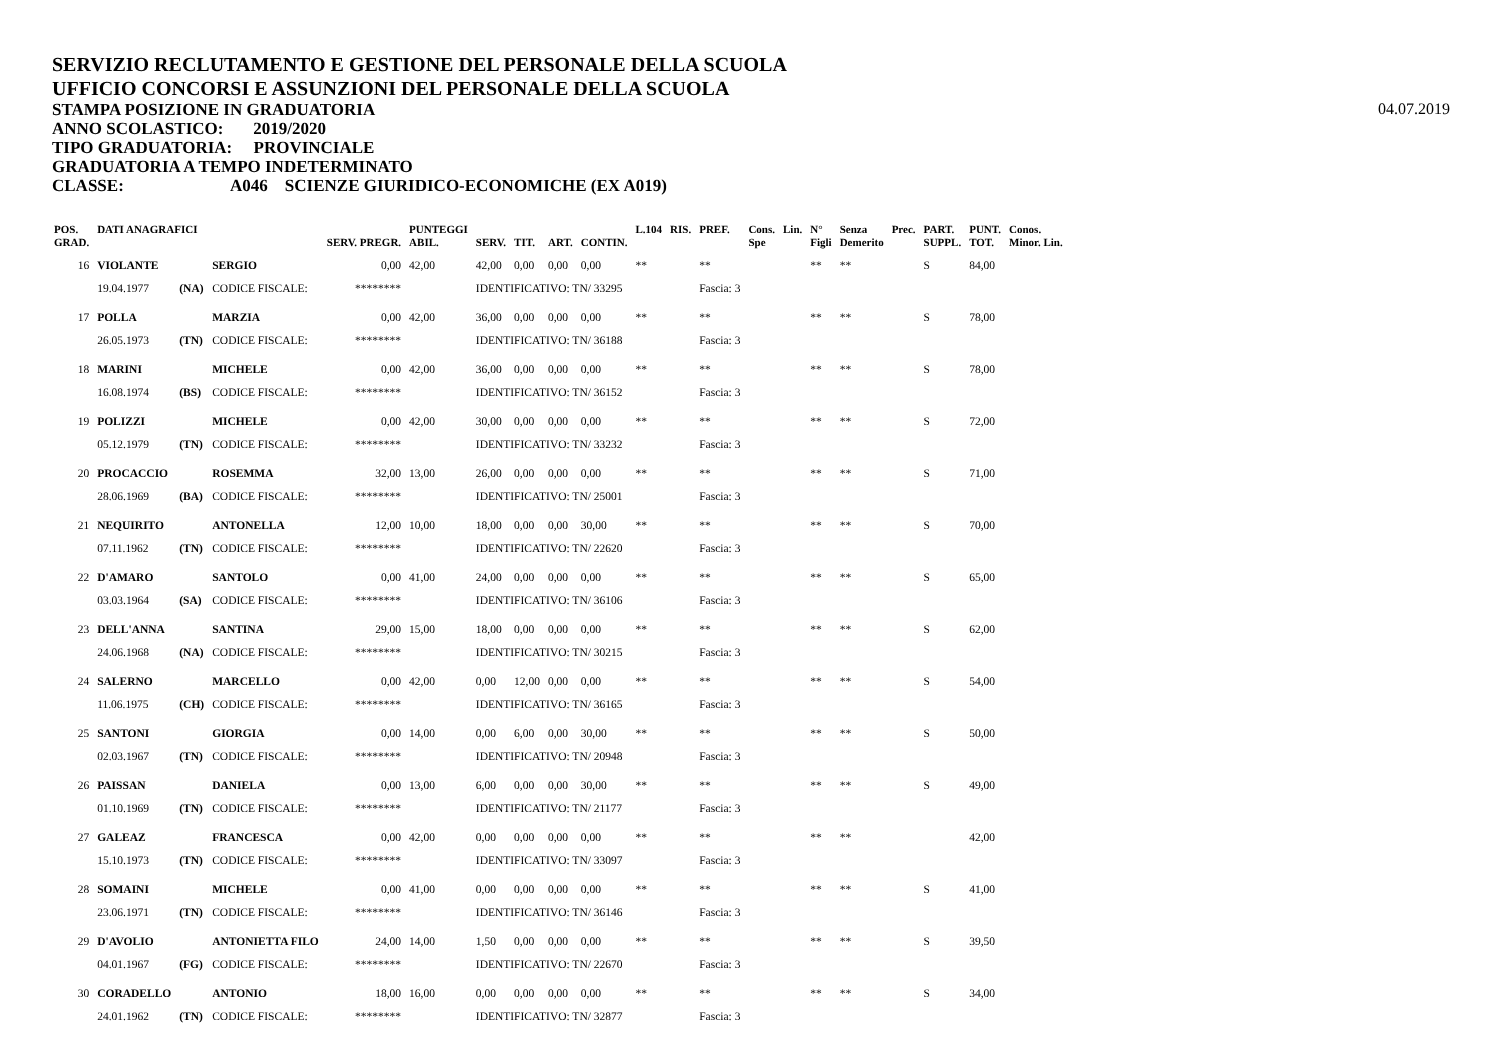SERVIZIO RECLUTAMENTO E GESTIONE DEL PERSONALE DELLA SCUOLA
UFFICIO CONCORSI E ASSUNZIONI DEL PERSONALE DELLA SCUOLA
STAMPA POSIZIONE IN GRADUATORIA
ANNO SCOLASTICO: 2019/2020
TIPO GRADUATORIA: PROVINCIALE
GRADUATORIA A TEMPO INDETERMINATO
CLASSE: A046 SCIENZE GIURIDICO-ECONOMICHE (EX A019)
04.07.2019
| POS. GRAD. | DATI ANAGRAFICI | | | SERV. PREGR. | PUNTEGGI ABIL. | SERV. | TIT. | ART. | CONTIN. | L.104 | RIS. | PREF. | Cons. Spe | Lin. | N° Figli | Senza Demerito | Prec. | PART. SUPPL. | PUNT. TOT. | Conos. Minor. Lin. |
| --- | --- | --- | --- | --- | --- | --- | --- | --- | --- | --- | --- | --- | --- | --- | --- | --- | --- | --- | --- | --- |
| 16 | VIOLANTE | | SERGIO | 0,00 | 42,00 | 42,00 | 0,00 | 0,00 | 0,00 | ** | | ** | | | ** | ** | | S | 84,00 | |
| | 19.04.1977 | (NA) | CODICE FISCALE: | ******** | | IDENTIFICATIVO: TN/ 33295 | | | | | | Fascia: 3 | | | | | | | | |
| 17 | POLLA | | MARZIA | 0,00 | 42,00 | 36,00 | 0,00 | 0,00 | 0,00 | ** | | ** | | | ** | ** | | S | 78,00 | |
| | 26.05.1973 | (TN) | CODICE FISCALE: | ******** | | IDENTIFICATIVO: TN/ 36188 | | | | | | Fascia: 3 | | | | | | | | |
| 18 | MARINI | | MICHELE | 0,00 | 42,00 | 36,00 | 0,00 | 0,00 | 0,00 | ** | | ** | | | ** | ** | | S | 78,00 | |
| | 16.08.1974 | (BS) | CODICE FISCALE: | ******** | | IDENTIFICATIVO: TN/ 36152 | | | | | | Fascia: 3 | | | | | | | | |
| 19 | POLIZZI | | MICHELE | 0,00 | 42,00 | 30,00 | 0,00 | 0,00 | 0,00 | ** | | ** | | | ** | ** | | S | 72,00 | |
| | 05.12.1979 | (TN) | CODICE FISCALE: | ******** | | IDENTIFICATIVO: TN/ 33232 | | | | | | Fascia: 3 | | | | | | | | |
| 20 | PROCACCIO | | ROSEMMA | 32,00 | 13,00 | 26,00 | 0,00 | 0,00 | 0,00 | ** | | ** | | | ** | ** | | S | 71,00 | |
| | 28.06.1969 | (BA) | CODICE FISCALE: | ******** | | IDENTIFICATIVO: TN/ 25001 | | | | | | Fascia: 3 | | | | | | | | |
| 21 | NEQUIRITO | | ANTONELLA | 12,00 | 10,00 | 18,00 | 0,00 | 0,00 | 30,00 | ** | | ** | | | ** | ** | | S | 70,00 | |
| | 07.11.1962 | (TN) | CODICE FISCALE: | ******** | | IDENTIFICATIVO: TN/ 22620 | | | | | | Fascia: 3 | | | | | | | | |
| 22 | D'AMARO | | SANTOLO | 0,00 | 41,00 | 24,00 | 0,00 | 0,00 | 0,00 | ** | | ** | | | ** | ** | | S | 65,00 | |
| | 03.03.1964 | (SA) | CODICE FISCALE: | ******** | | IDENTIFICATIVO: TN/ 36106 | | | | | | Fascia: 3 | | | | | | | | |
| 23 | DELL'ANNA | | SANTINA | 29,00 | 15,00 | 18,00 | 0,00 | 0,00 | 0,00 | ** | | ** | | | ** | ** | | S | 62,00 | |
| | 24.06.1968 | (NA) | CODICE FISCALE: | ******** | | IDENTIFICATIVO: TN/ 30215 | | | | | | Fascia: 3 | | | | | | | | |
| 24 | SALERNO | | MARCELLO | 0,00 | 42,00 | 0,00 | 12,00 | 0,00 | 0,00 | ** | | ** | | | ** | ** | | S | 54,00 | |
| | 11.06.1975 | (CH) | CODICE FISCALE: | ******** | | IDENTIFICATIVO: TN/ 36165 | | | | | | Fascia: 3 | | | | | | | | |
| 25 | SANTONI | | GIORGIA | 0,00 | 14,00 | 0,00 | 6,00 | 0,00 | 30,00 | ** | | ** | | | ** | ** | | S | 50,00 | |
| | 02.03.1967 | (TN) | CODICE FISCALE: | ******** | | IDENTIFICATIVO: TN/ 20948 | | | | | | Fascia: 3 | | | | | | | | |
| 26 | PAISSAN | | DANIELA | 0,00 | 13,00 | 6,00 | 0,00 | 0,00 | 30,00 | ** | | ** | | | ** | ** | | S | 49,00 | |
| | 01.10.1969 | (TN) | CODICE FISCALE: | ******** | | IDENTIFICATIVO: TN/ 21177 | | | | | | Fascia: 3 | | | | | | | | |
| 27 | GALEAZ | | FRANCESCA | 0,00 | 42,00 | 0,00 | 0,00 | 0,00 | 0,00 | ** | | ** | | | ** | ** | | | 42,00 | |
| | 15.10.1973 | (TN) | CODICE FISCALE: | ******** | | IDENTIFICATIVO: TN/ 33097 | | | | | | Fascia: 3 | | | | | | | | |
| 28 | SOMAINI | | MICHELE | 0,00 | 41,00 | 0,00 | 0,00 | 0,00 | 0,00 | ** | | ** | | | ** | ** | | S | 41,00 | |
| | 23.06.1971 | (TN) | CODICE FISCALE: | ******** | | IDENTIFICATIVO: TN/ 36146 | | | | | | Fascia: 3 | | | | | | | | |
| 29 | D'AVOLIO | | ANTONIETTA FILO | 24,00 | 14,00 | 1,50 | 0,00 | 0,00 | 0,00 | ** | | ** | | | ** | ** | | S | 39,50 | |
| | 04.01.1967 | (FG) | CODICE FISCALE: | ******** | | IDENTIFICATIVO: TN/ 22670 | | | | | | Fascia: 3 | | | | | | | | |
| 30 | CORADELLO | | ANTONIO | 18,00 | 16,00 | 0,00 | 0,00 | 0,00 | 0,00 | ** | | ** | | | ** | ** | | S | 34,00 | |
| | 24.01.1962 | (TN) | CODICE FISCALE: | ******** | | IDENTIFICATIVO: TN/ 32877 | | | | | | Fascia: 3 | | | | | | | | |